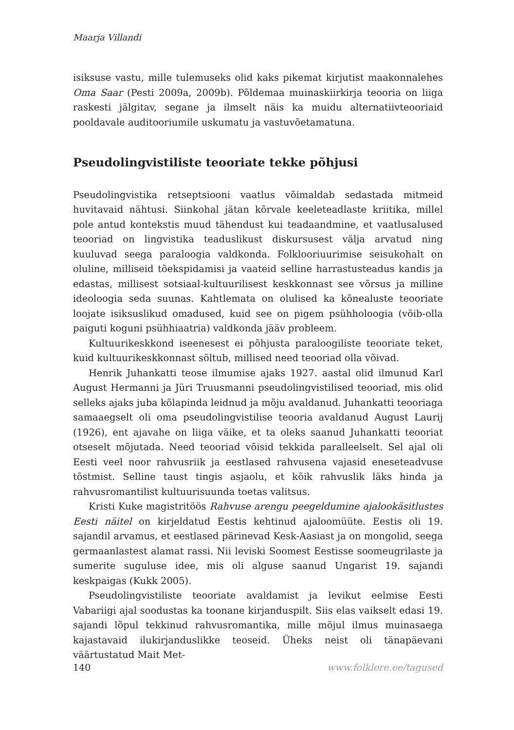Maarja Villandi
isiksuse vastu, mille tulemuseks olid kaks pikemat kirjutist maakonnalehes Oma Saar (Pesti 2009a, 2009b). Põldemaa muinaskiirkirja teooria on liiga raskesti jälgitav, segane ja ilmselt näis ka muidu alternatiivteooriaid pooldavale auditooriumile uskumatu ja vastuvõetamatuna.
Pseudolingvistiliste teooriate tekke põhjusi
Pseudolingvistika retseptsiooni vaatlus võimaldab sedastada mitmeid huvitavaid nähtusi. Siinkohal jätan kõrvale keeleteadlaste kriitika, millel pole antud kontekstis muud tähendust kui teadaandmine, et vaatlusalused teooriad on lingvistika teaduslikust diskursusest välja arvatud ning kuuluvad seega paraloogia valdkonda. Folklooriuurimise seisukohalt on oluline, milliseid tõekspidamisi ja vaateid selline harrastusteadus kandis ja edastas, millisest sotsiaal-kultuurilisest keskkonnast see võrsus ja milline ideoloogia seda suunas. Kahtlemata on olulised ka kõnealuste teooriate loojate isiksuslikud omadused, kuid see on pigem psühholoogia (võib-olla paiguti koguni psühhiaatria) valdkonda jääv probleem.
Kultuurikeskkond iseenesest ei põhjusta paraloogiliste teooriate teket, kuid kultuurikeskkonnast sõltub, millised need teooriad olla võivad.
Henrik Juhankatti teose ilmumise ajaks 1927. aastal olid ilmunud Karl August Hermanni ja Jüri Truusmanni pseudolingvistilised teooriad, mis olid selleks ajaks juba kõlapinda leidnud ja mõju avaldanud. Juhankatti teooriaga samaaegselt oli oma pseudolingvistilise teooria avaldanud August Laurij (1926), ent ajavahe on liiga väike, et ta oleks saanud Juhankatti teooriat otseselt mõjutada. Need teooriad võisid tekkida paralleelselt. Sel ajal oli Eesti veel noor rahvusriik ja eestlased rahvusena vajasid eneseteadvuse tõstmist. Selline taust tingis asjaolu, et kõik rahvuslik läks hinda ja rahvusromantilist kultuurisuunda toetas valitsus.
Kristi Kuke magistritöös Rahvuse arengu peegeldumine ajalookäsitlustes Eesti näitel on kirjeldatud Eestis kehtinud ajaloomüüte. Eestis oli 19. sajandil arvamus, et eestlased pärinevad Kesk-Aasiast ja on mongolid, seega germaanlastest alamat rassi. Nii leviski Soomest Eestisse soomeugrilaste ja sumerite suguluse idee, mis oli alguse saanud Ungarist 19. sajandi keskpaigas (Kukk 2005).
Pseudolingvistiliste teooriate avaldamist ja levikut eelmise Eesti Vabariigi ajal soodustas ka toonane kirjanduspilt. Siis elas vaikselt edasi 19. sajandi lõpul tekkinud rahvusromantika, mille mõjul ilmus muinasaega kajastavaid ilukirjanduslikke teoseid. Üheks neist oli tänapäevani väärtustatud Mait Met-
140 www.folklore.ee/tagused